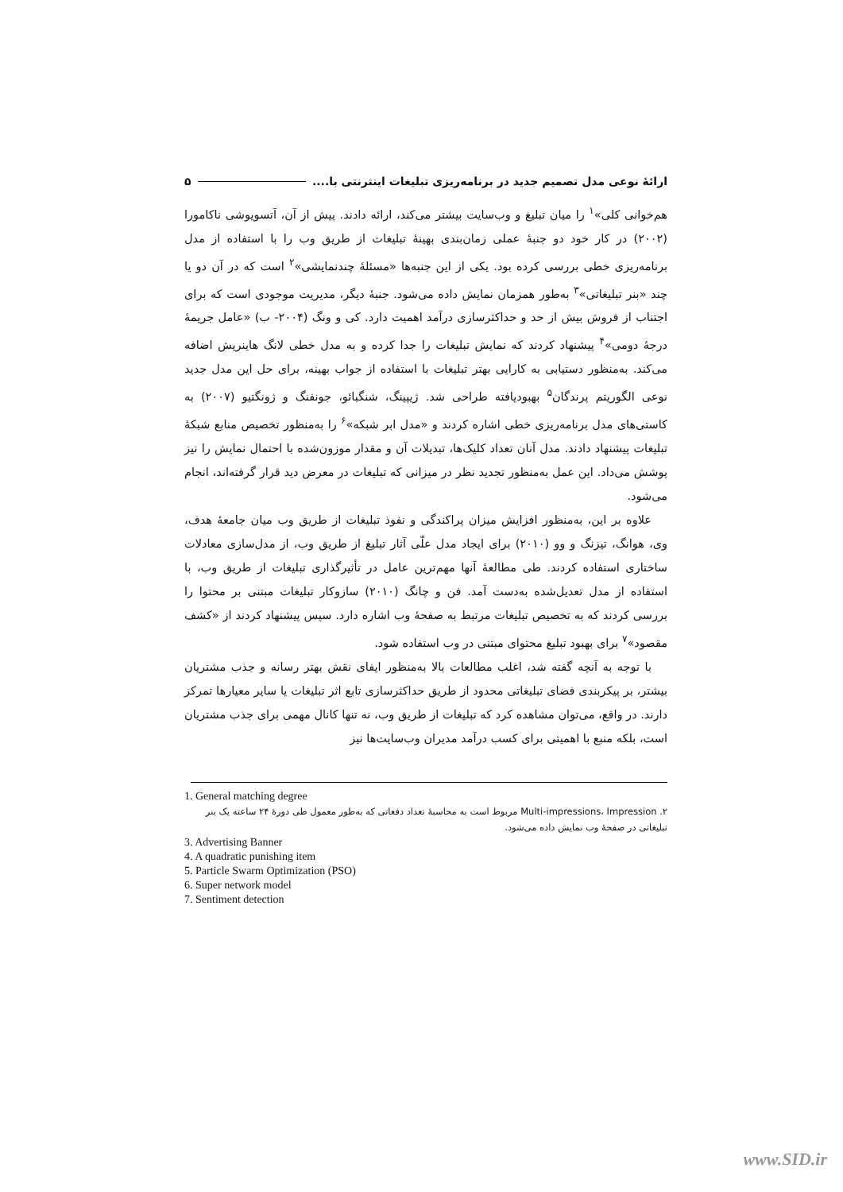ارائهٔ نوعی مدل تصمیم جدید در برنامه‌ریزی تبلیغات اینترنتی با.... ۵
هم‌خوانی کلی»<sup>۱</sup> را میان تبلیغ و وب‌سایت بیشتر می‌کند، ارائه دادند. پیش از آن، آتسویوشی ناکامورا (۲۰۰۲) در کار خود دو جنبهٔ عملی زمان‌بندی بهینهٔ تبلیغات از طریق وب را با استفاده از مدل برنامه‌ریزی خطی بررسی کرده بود. یکی از این جنبه‌ها «مسئلهٔ چندنمایشی»<sup>۲</sup> است که در آن دو یا چند «بنر تبلیغاتی»<sup>۳</sup> به‌طور همزمان نمایش داده می‌شود. جنبهٔ دیگر، مدیریت موجودی است که برای اجتناب از فروش بیش از حد و حداکثرسازی درآمد اهمیت دارد. کی و ونگ (۲۰۰۴- ب) «عامل جریمهٔ درجهٔ دومی»<sup>۴</sup> پیشنهاد کردند که نمایش تبلیغات را جدا کرده و به مدل خطی لانگ هاینریش اضافه می‌کند. به‌منظور دستیابی به کارایی بهتر تبلیغات با استفاده از جواب بهینه، برای حل این مدل جدید نوعی الگوریتم پرندگان<sup>۵</sup> بهبودیافته طراحی شد. ژیپینگ، شنگبائو، جونفنگ و ژونگتیو (۲۰۰۷) به کاستی‌های مدل برنامه‌ریزی خطی اشاره کردند و «مدل ابر شبکه»<sup>۶</sup> را به‌منظور تخصیص منابع شبکهٔ تبلیغات پیشنهاد دادند. مدل آنان تعداد کلیک‌ها، تبدیلات آن و مقدار موزون‌شده با احتمال نمایش را نیز پوشش می‌داد. این عمل به‌منظور تجدید نظر در میزانی که تبلیغات در معرض دید قرار گرفته‌اند، انجام می‌شود.
علاوه بر این، به‌منظور افزایش میزان پراکندگی و نفوذ تبلیغات از طریق وب میان جامعهٔ هدف، وی، هوانگ، تیزنگ و وو (۲۰۱۰) برای ایجاد مدل علّی آثار تبلیغ از طریق وب، از مدل‌سازی معادلات ساختاری استفاده کردند. طی مطالعهٔ آنها مهم‌ترین عامل در تأثیرگذاری تبلیغات از طریق وب، با استفاده از مدل تعدیل‌شده به‌دست آمد. فن و چانگ (۲۰۱۰) سازوکار تبلیغات مبتنی بر محتوا را بررسی کردند که به تخصیص تبلیغات مرتبط به صفحهٔ وب اشاره دارد. سپس پیشنهاد کردند از «کشف مقصود»<sup>۷</sup> برای بهبود تبلیغ محتوای مبتنی در وب استفاده شود.
با توجه به آنچه گفته شد، اغلب مطالعات بالا به‌منظور ایفای نقش بهتر رسانه و جذب مشتریان بیشتر، بر پیکربندی فضای تبلیغاتی محدود از طریق حداکثرسازی تابع اثر تبلیغات یا سایر معیارها تمرکز دارند. در واقع، می‌توان مشاهده کرد که تبلیغات از طریق وب، نه تنها کانال مهمی برای جذب مشتریان است، بلکه منبع با اهمیتی برای کسب درآمد مدیران وب‌سایت‌ها نیز
1. General matching degree
۲. Multi-impressions، Impression مربوط است به محاسبهٔ تعداد دفعاتی که به‌طور معمول طی دورهٔ ۲۴ ساعته یک بنر تبلیغاتی در صفحهٔ وب نمایش داده می‌شود.
3. Advertising Banner
4. A quadratic punishing item
5. Particle Swarm Optimization (PSO)
6. Super network model
7. Sentiment detection
www.SID.ir